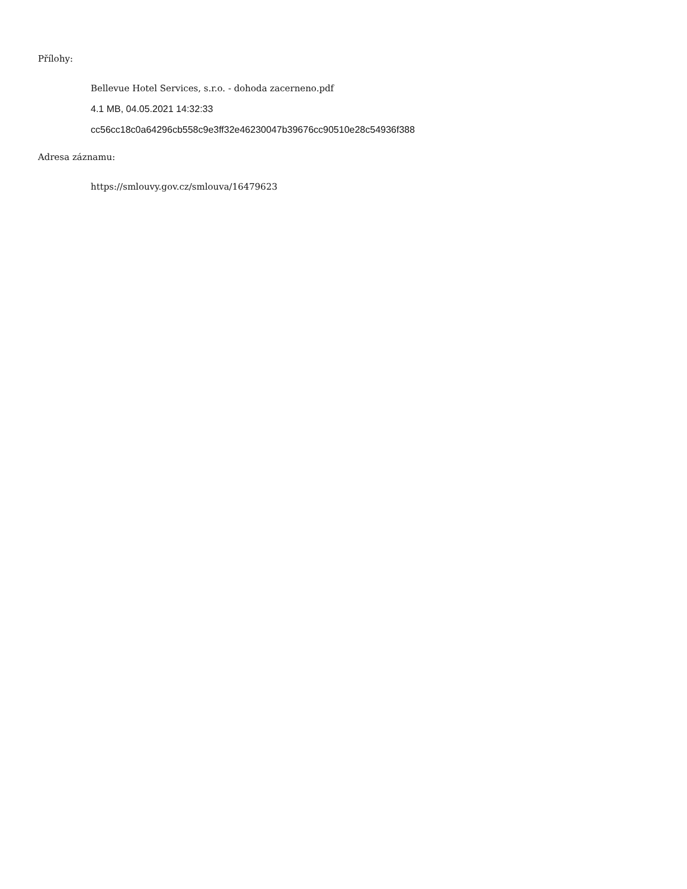Přílohy:
Bellevue Hotel Services, s.r.o. - dohoda zacerneno.pdf
4.1 MB, 04.05.2021 14:32:33
cc56cc18c0a64296cb558c9e3ff32e46230047b39676cc90510e28c54936f388
Adresa záznamu:
https://smlouvy.gov.cz/smlouva/16479623